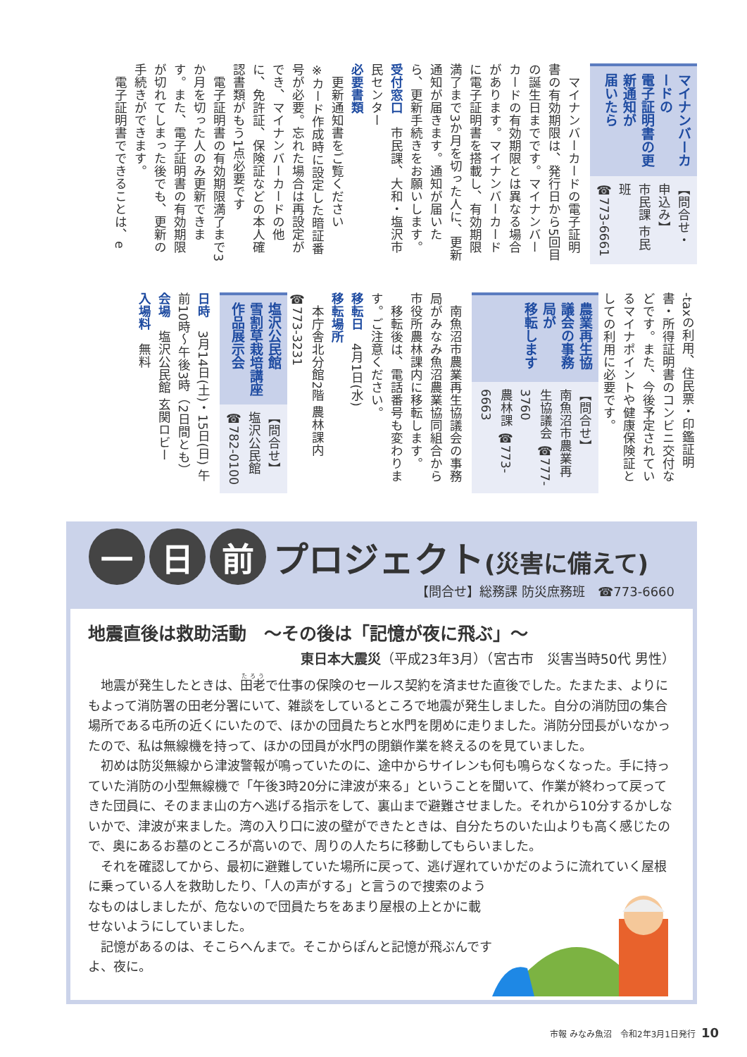マイナンバーカードの
電子証明書の更新通知が
届いたら
【問合せ・申込み】
市民課 市民班
☎773-6661
　マイナンバーカードの電子証明書の有効期限は、発行日から5回目の誕生日までです。マイナンバーカードの有効期限とは異なる場合があります。マイナンバーカードに電子証明書を搭載し、有効期限満了まで3か月を切った人に、更新通知が届きます。通知が届いたら、更新手続きをお願いします。
受付窓口　市民課、大和・塩沢市民センター
必要書類
　更新通知書をご覧ください
※カード作成時に設定した暗証番号が必要。忘れた場合は再設定ができ、マイナンバーカードの他に、免許証、保険証などの本人確認書類がもう1点必要です
　電子証明書の有効期限満了まで3か月を切った人のみ更新できます。また、電子証明書の有効期限が切れてしまった後でも、更新の手続きができます。
　電子証明書でできることは、e
-taxの利用、住民票・印鑑証明書・所得証明書のコンビニ交付などです。また、今後予定されているマイナポイントや健康保険証としての利用に必要です。
農業再生協議会の事務局が
移転します
【問合せ】
南魚沼市農業再生協議会 ☎777-3760
農林課 ☎773-6663
　南魚沼市農業再生協議会の事務局がみなみ魚沼農業協同組合から市役所農林課内に移転します。
　移転後は、電話番号も変わります。ご注意ください。
移転日　4月1日(水)
移転場所
　本庁舎北分館2階 農林課内
☎773-3231
塩沢公民館
雪割草栽培講座作品展示会
【問合せ】塩沢公民館
☎782-0100
日時　3月14日(土)・15日(日) 午前10時～午後3時（2日間とも）
会場　塩沢公民館 玄関ロビー
入場料　無料
一 日 前
プロジェクト(災害に備えて)
【問合せ】総務課 防災庶務班　☎773-6660
地震直後は救助活動　～その後は「記憶が夜に飛ぶ」～
東日本大震災（平成23年3月）（宮古市　災害当時50代 男性）
　地震が発生したときは、田老で仕事の保険のセールス契約を済ませた直後でした。たまたま、よりにもよって消防署の田老分署にいて、雑談をしているところで地震が発生しました。自分の消防団の集合場所である屯所の近くにいたので、ほかの団員たちと水門を閉めに走りました。消防分団長がいなかったので、私は無線機を持って、ほかの団員が水門の閉鎖作業を終えるのを見ていました。
　初めは防災無線から津波警報が鳴っていたのに、途中からサイレンも何も鳴らなくなった。手に持っていた消防の小型無線機で「午後3時20分に津波が来る」ということを聞いて、作業が終わって戻ってきた団員に、そのまま山の方へ逃げる指示をして、裏山まで避難させました。それから10分するかしないかで、津波が来ました。湾の入り口に波の壁ができたときは、自分たちのいた山よりも高く感じたので、奥にあるお墓のところが高いので、周りの人たちに移動してもらいました。
　それを確認してから、最初に避難していた場所に戻って、逃げ遅れていかだのように流れていく屋根に乗っている人を救助したり、「人の声がする」と言うので捜索のようなものはしましたが、危ないので団員たちをあまり屋根の上とかに載せないようにしていました。
　記憶があるのは、そこらへんまで。そこからぽんと記憶が飛ぶんですよ、夜に。
市報 みなみ魚沼　令和2年3月1日発行 10